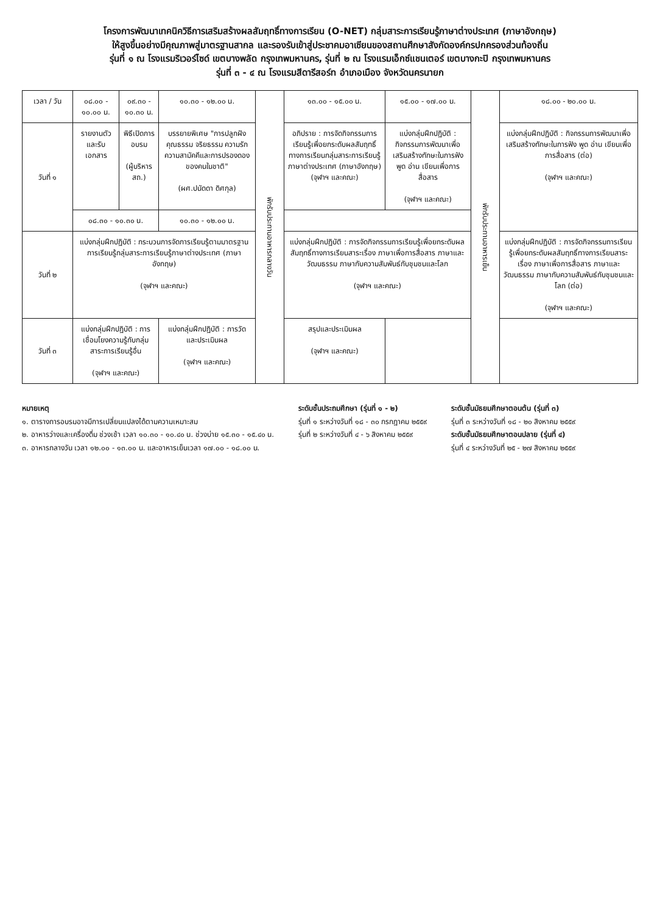โครงการพัฒนาเทคนิควิธีการเสริมสร้างผลสัมฤทธิ์ทางการเรียน (O-NET) กลุ่มสาระการเรียนรู้ภาษาต่างประเทศ (ภาษาอังกฤษ)
ให้สูงขึ้นอย่างมีคุณภาพสู่มาตรฐานสากล และรองรับเข้าสู่ประชาคมอาเซียนของสถานศึกษาสังกัดองค์กรปกครองส่วนท้องถิ่น
รุ่นที่ ๑ ณ โรงแรมริเวอร์ไซด์ เขตบางพลัด กรุงเทพมหานคร, รุ่นที่ ๒ ณ โรงแรมเอ็กซ์แชนเตอร์ เขตบางกะปิ กรุงเทพมหานคร
รุ่นที่ ๓ - ๔ ณ โรงแรมสีดารีสอร์ท อำเภอเมือง จังหวัดนครนายก
| เวลา / วัน | ๐๘.๐๐ - ๑๐.๐๐ น. | ๐๙.๓๐ - ๑๐.๓๐ น. | ๑๐.๓๐ - ๑๒.๐๐ น. | พักรับประทานอาหารกลางวัน | ๑๓.๐๐ - ๑๕.๐๐ น. | ๑๕.๐๐ - ๑๗.๐๐ น. | พักรับประทานอาหารเย็น | ๑๘.๐๐ - ๒๐.๐๐ น. |
| วันที่ ๑ | รายงานตัวและรับเอกสาร | พิธีเปิดการอบรม (ผู้บริหาร สถ.) | บรรยายพิเศษ "การปลูกฝังคุณธรรม จริยธรรม ความรัก ความสามัคคีและการปรองดองของคนในชาติ" (ผศ.ปนัดดา ดิศกุล) | | อภิปราย : การจัดกิจกรรมการเรียนรู้เพื่อยกระดับผลสัมฤทธิ์ทางการเรียนกลุ่มสาระการเรียนรู้ภาษาต่างประเทศ (ภาษาอังกฤษ) (จุฬาฯ และคณะ) | แบ่งกลุ่มฝึกปฏิบัติ : กิจกรรมการพัฒนาเพื่อเสริมสร้างทักษะในการฟัง พูด อ่าน เขียนเพื่อการสื่อสาร (จุฬาฯ และคณะ) | | แบ่งกลุ่มฝึกปฏิบัติ : กิจกรรมการพัฒนาเพื่อเสริมสร้างทักษะในการฟัง พูด อ่าน เขียนเพื่อการสื่อสาร (ต่อ) (จุฬาฯ และคณะ) |
| | ๐๘.๓๐ - ๑๐.๓๐ น. | | ๑๐.๓๐ - ๑๒.๐๐ น. | | | | | |
| วันที่ ๒ | แบ่งกลุ่มฝึกปฏิบัติ : กระบวนการจัดการเรียนรู้ตามมาตรฐานการเรียนรู้กลุ่มสาระการเรียนรู้ภาษาต่างประเทศ (ภาษาอังกฤษ) (จุฬาฯ และคณะ) | | | | แบ่งกลุ่มฝึกปฏิบัติ : การจัดกิจกรรมการเรียนรู้เพื่อยกระดับผลสัมฤทธิ์ทางการเรียนสาระเรื่อง ภาษาเพื่อการสื่อสาร ภาษาและวัฒนธรรม ภาษากับความสัมพันธ์กับชุมชนและโลก (จุฬาฯ และคณะ) | | | แบ่งกลุ่มฝึกปฏิบัติ : การจัดกิจกรรมการเรียนรู้เพื่อยกระดับผลสัมฤทธิ์ทางการเรียนสาระเรื่อง ภาษาเพื่อการสื่อสาร ภาษาและวัฒนธรรม ภาษากับความสัมพันธ์กับชุมชนและโลก (ต่อ) (จุฬาฯ และคณะ) |
| วันที่ ๓ | แบ่งกลุ่มฝึกปฏิบัติ : การเชื่อมโยงความรู้กับกลุ่มสาระการเรียนรู้อื่น (จุฬาฯ และคณะ) | | แบ่งกลุ่มฝึกปฏิบัติ : การวัดและประเมินผล (จุฬาฯ และคณะ) | | สรุปและประเมินผล (จุฬาฯ และคณะ) | | | |
หมายเหตุ
๑. ตารางการอบรมอาจมีการเปลี่ยนแปลงได้ตามความเหมาะสม
๒. อาหารว่างและเครื่องดื่ม ช่วงเช้า เวลา ๑๐.๓๐ - ๑๐.๔๐ น. ช่วงบ่าย ๑๕.๓๐ - ๑๕.๔๐ น.
๓. อาหารกลางวัน เวลา ๑๒.๐๐ - ๑๓.๐๐ น. และอาหารเย็นเวลา ๑๗.๐๐ - ๑๘.๐๐ น.
ระดับชั้นประถมศึกษา (รุ่นที่ ๑ - ๒)
รุ่นที่ ๑ ระหว่างวันที่ ๑๘ - ๓๐ กรกฎาคม ๒๕๕๙
รุ่นที่ ๒ ระหว่างวันที่ ๔ - ๖ สิงหาคม ๒๕๕๙
ระดับชั้นมัธยมศึกษาตอนต้น (รุ่นที่ ๓)
รุ่นที่ ๓ ระหว่างวันที่ ๑๘ - ๒๐ สิงหาคม ๒๕๕๙
ระดับชั้นมัธยมศึกษาตอนปลาย (รุ่นที่ ๔)
รุ่นที่ ๔ ระหว่างวันที่ ๒๕ - ๒๗ สิงหาคม ๒๕๕๙